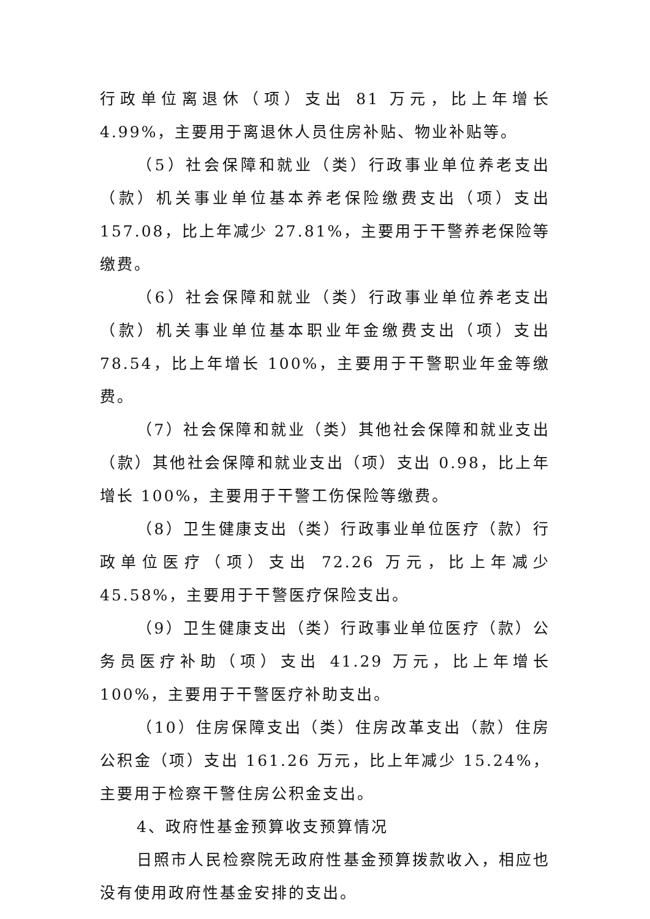行政单位离退休（项）支出 81 万元，比上年增长 4.99%，主要用于离退休人员住房补贴、物业补贴等。
（5）社会保障和就业（类）行政事业单位养老支出（款）机关事业单位基本养老保险缴费支出（项）支出 157.08，比上年减少 27.81%，主要用于干警养老保险等缴费。
（6）社会保障和就业（类）行政事业单位养老支出（款）机关事业单位基本职业年金缴费支出（项）支出 78.54，比上年增长 100%，主要用于干警职业年金等缴费。
（7）社会保障和就业（类）其他社会保障和就业支出（款）其他社会保障和就业支出（项）支出 0.98，比上年增长 100%，主要用于干警工伤保险等缴费。
（8）卫生健康支出（类）行政事业单位医疗（款）行政单位医疗（项）支出 72.26 万元，比上年减少 45.58%，主要用于干警医疗保险支出。
（9）卫生健康支出（类）行政事业单位医疗（款）公务员医疗补助（项）支出 41.29 万元，比上年增长 100%，主要用于干警医疗补助支出。
（10）住房保障支出（类）住房改革支出（款）住房公积金（项）支出 161.26 万元，比上年减少 15.24%，主要用于检察干警住房公积金支出。
4、政府性基金预算收支预算情况
日照市人民检察院无政府性基金预算拨款收入，相应也没有使用政府性基金安排的支出。